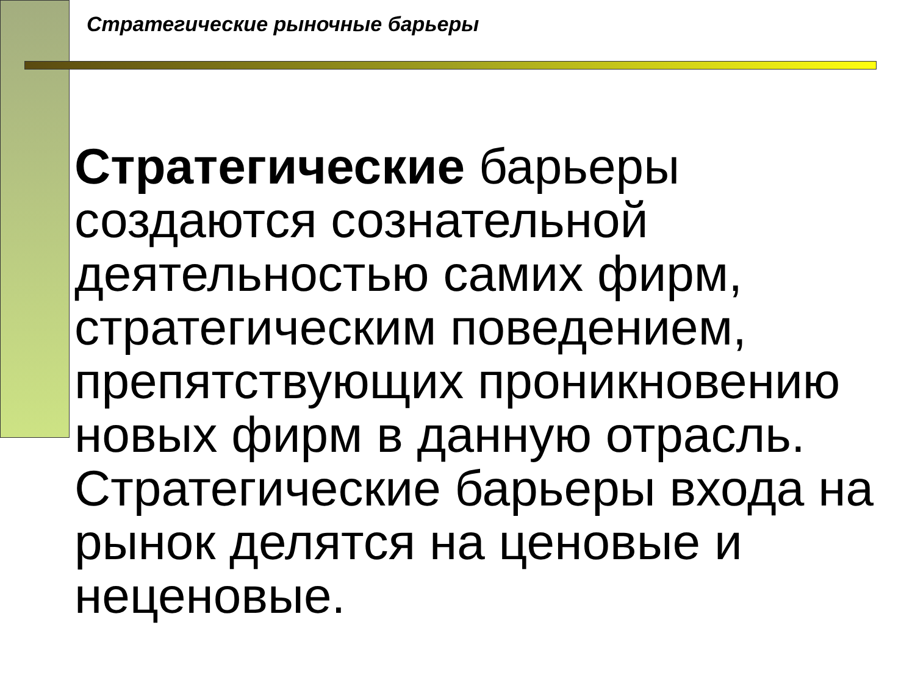Стратегические рыночные барьеры
Стратегические барьеры создаются сознательной деятельностью самих фирм, стратегическим поведением, препятствующих проникновению новых фирм в данную отрасль. Стратегические барьеры входа на рынок делятся на ценовые и неценовые.